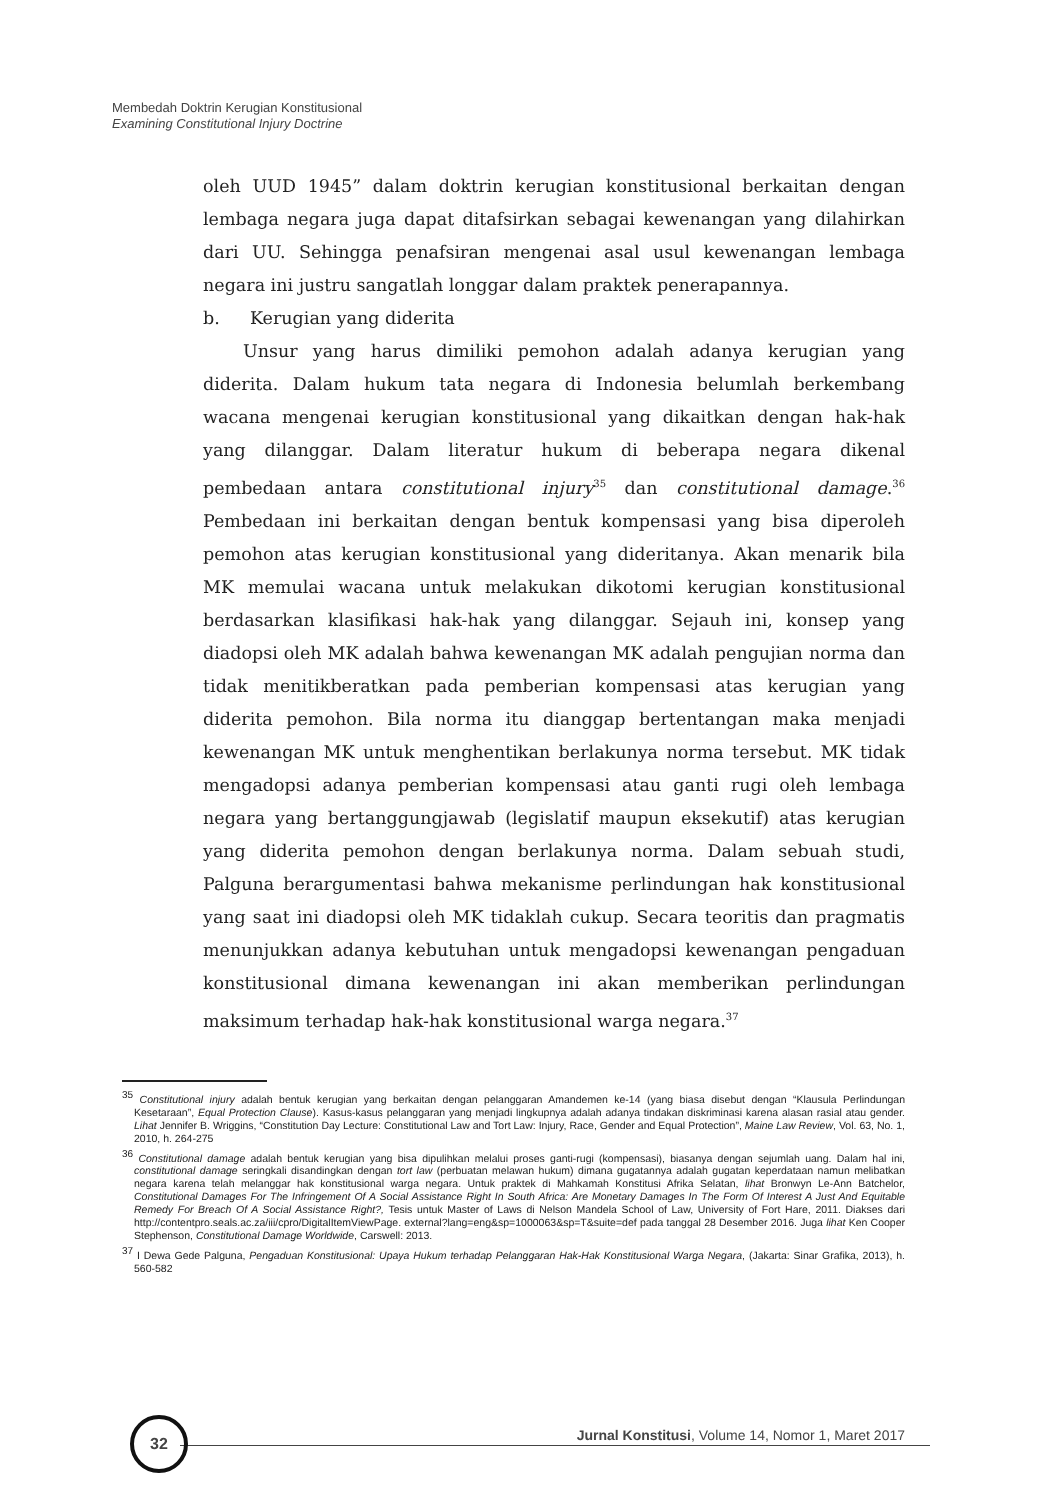Membedah Doktrin Kerugian Konstitusional
Examining Constitutional Injury Doctrine
oleh UUD 1945” dalam doktrin kerugian konstitusional berkaitan dengan lembaga negara juga dapat ditafsirkan sebagai kewenangan yang dilahirkan dari UU. Sehingga penafsiran mengenai asal usul kewenangan lembaga negara ini justru sangatlah longgar dalam praktek penerapannya.
b. Kerugian yang diderita
Unsur yang harus dimiliki pemohon adalah adanya kerugian yang diderita. Dalam hukum tata negara di Indonesia belumlah berkembang wacana mengenai kerugian konstitusional yang dikaitkan dengan hak-hak yang dilanggar. Dalam literatur hukum di beberapa negara dikenal pembedaan antara constitutional injury<sup>35</sup> dan constitutional damage.<sup>36</sup> Pembedaan ini berkaitan dengan bentuk kompensasi yang bisa diperoleh pemohon atas kerugian konstitusional yang dideritanya. Akan menarik bila MK memulai wacana untuk melakukan dikotomi kerugian konstitusional berdasarkan klasifikasi hak-hak yang dilanggar. Sejauh ini, konsep yang diadopsi oleh MK adalah bahwa kewenangan MK adalah pengujian norma dan tidak menitikberatkan pada pemberian kompensasi atas kerugian yang diderita pemohon. Bila norma itu dianggap bertentangan maka menjadi kewenangan MK untuk menghentikan berlakunya norma tersebut. MK tidak mengadopsi adanya pemberian kompensasi atau ganti rugi oleh lembaga negara yang bertanggungjawab (legislatif maupun eksekutif) atas kerugian yang diderita pemohon dengan berlakunya norma. Dalam sebuah studi, Palguna berargumentasi bahwa mekanisme perlindungan hak konstitusional yang saat ini diadopsi oleh MK tidaklah cukup. Secara teoritis dan pragmatis menunjukkan adanya kebutuhan untuk mengadopsi kewenangan pengaduan konstitusional dimana kewenangan ini akan memberikan perlindungan maksimum terhadap hak-hak konstitusional warga negara.<sup>37</sup>
<sup>35</sup> Constitutional injury adalah bentuk kerugian yang berkaitan dengan pelanggaran Amandemen ke-14 (yang biasa disebut dengan “Klausula Perlindungan Kesetaraan”, Equal Protection Clause). Kasus-kasus pelanggaran yang menjadi lingkupnya adalah adanya tindakan diskriminasi karena alasan rasial atau gender. Lihat Jennifer B. Wriggins, “Constitution Day Lecture: Constitutional Law and Tort Law: Injury, Race, Gender and Equal Protection”, Maine Law Review, Vol. 63, No. 1, 2010, h. 264-275
<sup>36</sup> Constitutional damage adalah bentuk kerugian yang bisa dipulihkan melalui proses ganti-rugi (kompensasi), biasanya dengan sejumlah uang. Dalam hal ini, constitutional damage seringkali disandingkan dengan tort law (perbuatan melawan hukum) dimana gugatannya adalah gugatan keperdataan namun melibatkan negara karena telah melanggar hak konstitusional warga negara. Untuk praktek di Mahkamah Konstitusi Afrika Selatan, lihat Bronwyn Le-Ann Batchelor, Constitutional Damages For The Infringement Of A Social Assistance Right In South Africa: Are Monetary Damages In The Form Of Interest A Just And Equitable Remedy For Breach Of A Social Assistance Right?, Tesis untuk Master of Laws di Nelson Mandela School of Law, University of Fort Hare, 2011. Diakses dari http://contentpro.seals.ac.za/iii/cpro/DigitalItemViewPage. external?lang=eng&sp=1000063&sp=T&suite=def pada tanggal 28 Desember 2016. Juga lihat Ken Cooper Stephenson, Constitutional Damage Worldwide, Carswell: 2013.
<sup>37</sup> I Dewa Gede Palguna, Pengaduan Konstitusional: Upaya Hukum terhadap Pelanggaran Hak-Hak Konstitusional Warga Negara, (Jakarta: Sinar Grafika, 2013), h. 560-582
32 Jurnal Konstitusi, Volume 14, Nomor 1, Maret 2017